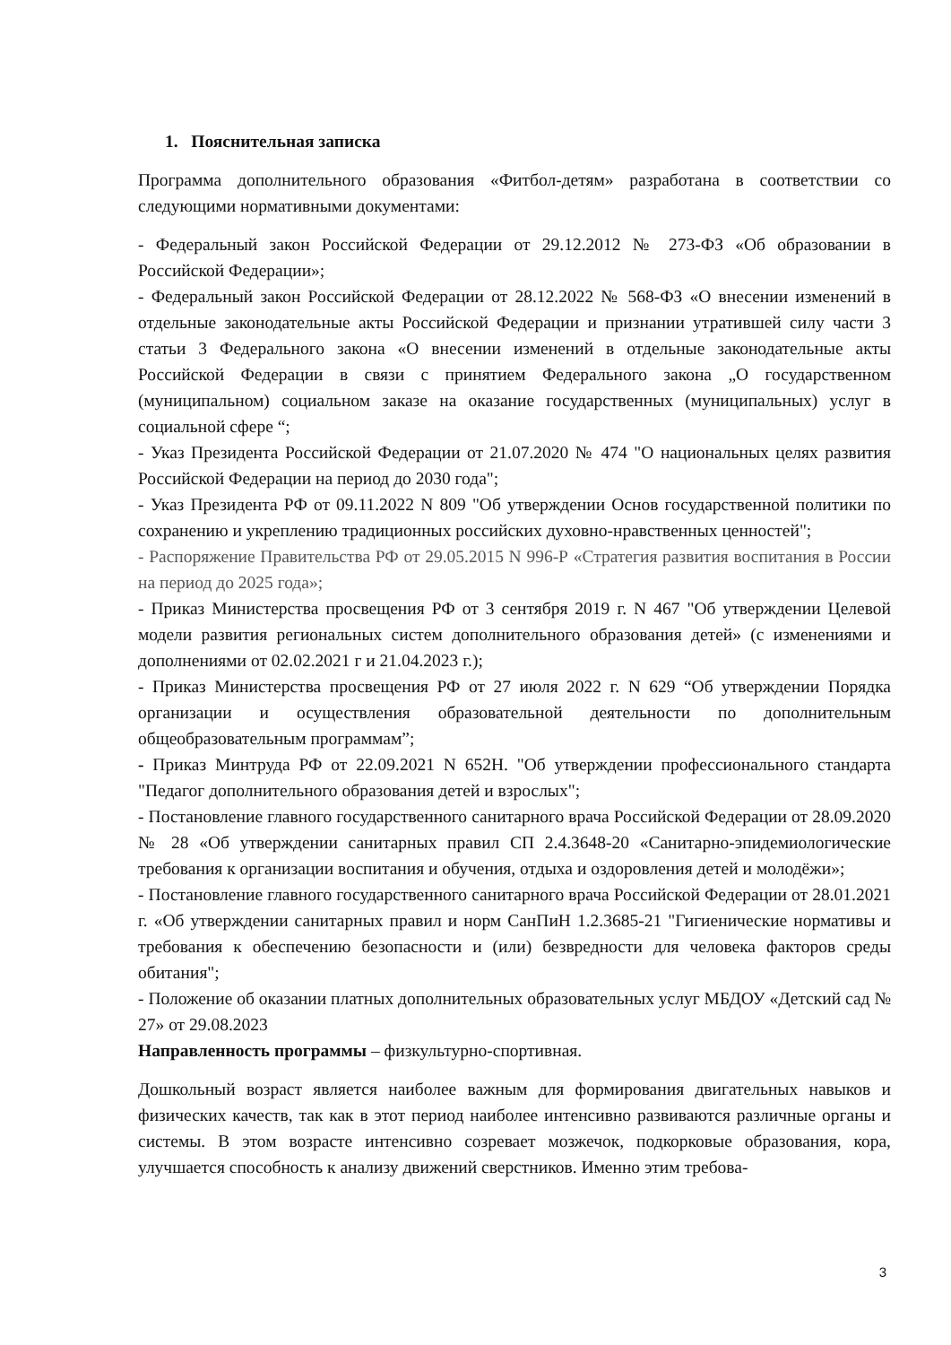1. Пояснительная записка
Программа дополнительного образования «Фитбол-детям» разработана в соответствии со следующими нормативными документами:
- Федеральный закон Российской Федерации от 29.12.2012 № 273-ФЗ «Об образовании в Российской Федерации»;
- Федеральный закон Российской Федерации от 28.12.2022 № 568-ФЗ «О внесении изменений в отдельные законодательные акты Российской Федерации и признании утратившей силу части 3 статьи 3 Федерального закона «О внесении изменений в отдельные законодательные акты Российской Федерации в связи с принятием Федерального закона „О государственном (муниципальном) социальном заказе на оказание государственных (муниципальных) услуг в социальной сфере “;
- Указ Президента Российской Федерации от 21.07.2020 № 474 "О национальных целях развития Российской Федерации на период до 2030 года";
- Указ Президента РФ от 09.11.2022 N 809 "Об утверждении Основ государственной политики по сохранению и укреплению традиционных российских духовно-нравственных ценностей";
- Распоряжение Правительства РФ от 29.05.2015 N 996-Р «Стратегия развития воспитания в России на период до 2025 года»;
- Приказ Министерства просвещения РФ от 3 сентября 2019 г. N 467 "Об утверждении Целевой модели развития региональных систем дополнительного образования детей» (с изменениями и дополнениями от 02.02.2021 г и 21.04.2023 г.);
- Приказ Министерства просвещения РФ от 27 июля 2022 г. N 629 “Об утверждении Порядка организации и осуществления образовательной деятельности по дополнительным общеобразовательным программам”;
- Приказ Минтруда РФ от 22.09.2021 N 652Н. "Об утверждении профессионального стандарта "Педагог дополнительного образования детей и взрослых";
- Постановление главного государственного санитарного врача Российской Федерации от 28.09.2020 № 28 «Об утверждении санитарных правил СП 2.4.3648-20 «Санитарно-эпидемиологические требования к организации воспитания и обучения, отдыха и оздоровления детей и молодёжи»;
- Постановление главного государственного санитарного врача Российской Федерации от 28.01.2021 г. «Об утверждении санитарных правил и норм СанПиН 1.2.3685-21 "Гигиенические нормативы и требования к обеспечению безопасности и (или) безвредности для человека факторов среды обитания";
- Положение об оказании платных дополнительных образовательных услуг МБДОУ «Детский сад № 27» от 29.08.2023
Направленность программы – физкультурно-спортивная.
Дошкольный возраст является наиболее важным для формирования двигательных навыков и физических качеств, так как в этот период наиболее интенсивно развиваются различные органы и системы. В этом возрасте интенсивно созревает мозжечок, подкорковые образования, кора, улучшается способность к анализу движений сверстников. Именно этим требова-
3